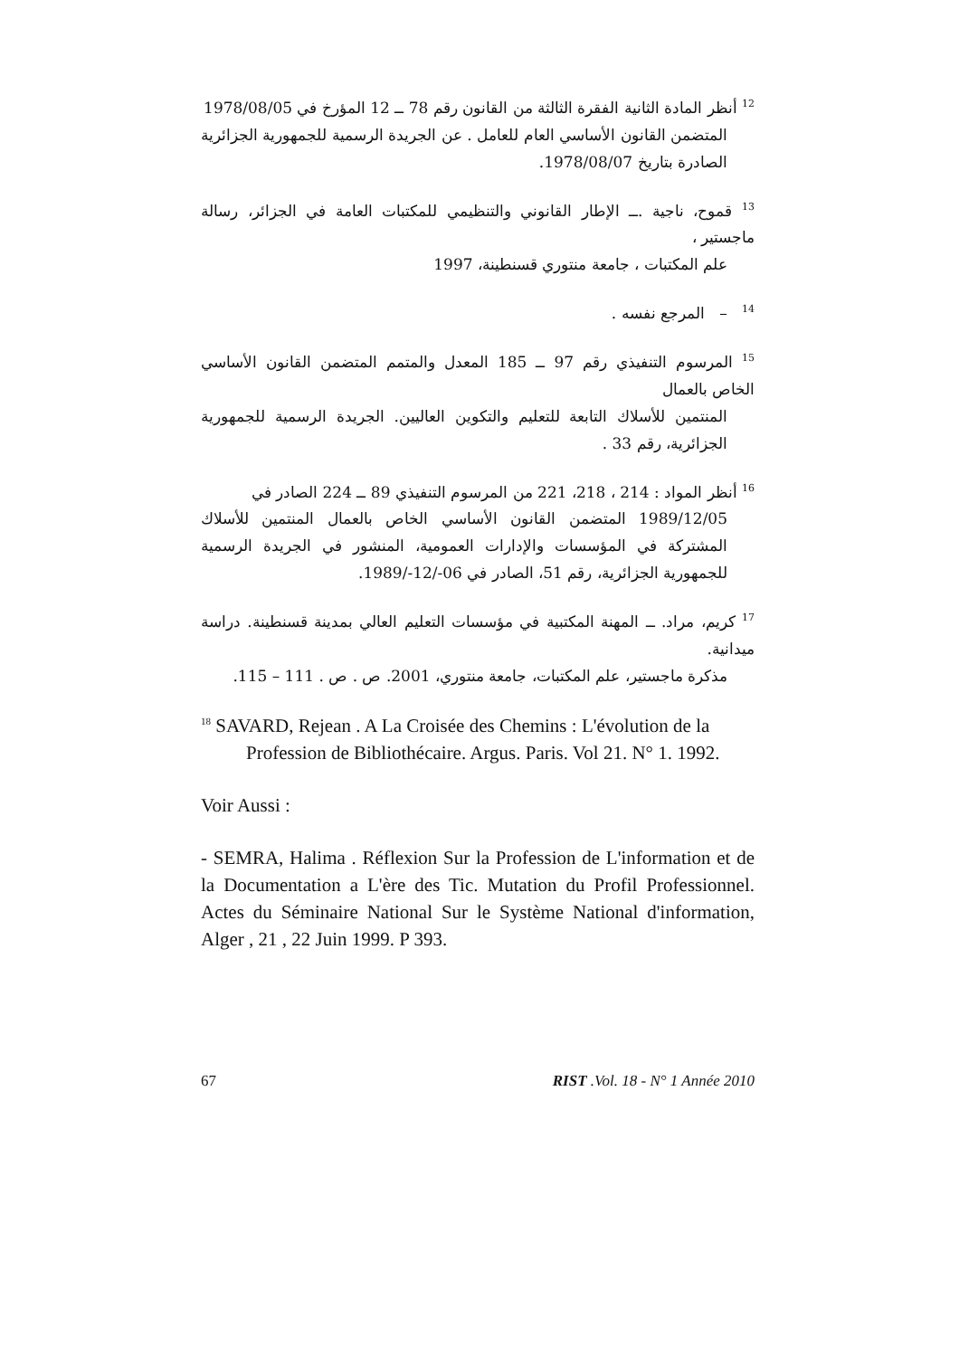<sup>12</sup> أنظر المادة الثانية الفقرة الثالثة من القانون رقم 78 ــ 12 المؤرخ في 1978/08/05
المتضمن القانون الأساسي العام للعامل . عن الجريدة الرسمية للجمهورية الجزائرية الصادرة بتاريخ 1978/08/07.
<sup>13</sup> قموح، ناجية .ــ الإطار القانوني والتنظيمي للمكتبات العامة في الجزائر، رسالة ماجستير ،
علم المكتبات ، جامعة منتوري قسنطينة، 1997
<sup>14</sup> – المرجع نفسه .
<sup>15</sup> المرسوم التنفيذي رقم 97 ــ 185 المعدل والمتمم المتضمن القانون الأساسي الخاص بالعمال
المنتمين للأسلاك التابعة للتعليم والتكوين العاليين. الجريدة الرسمية للجمهورية الجزائرية، رقم 33 .
<sup>16</sup> أنظر المواد : 214 ، 218، 221 من المرسوم التنفيذي 89 ــ 224 الصادر في
1989/12/05 المتضمن القانون الأساسي الخاص بالعمال المنتمين للأسلاك المشتركة في المؤسسات والإدارات العمومية، المنشور في الجريدة الرسمية للجمهورية الجزائرية، رقم 51، الصادر في 06-/12-/1989.
<sup>17</sup> كريم، مراد. ــ المهنة المكتبية في مؤسسات التعليم العالي بمدينة قسنطينة. دراسة ميدانية.
مذكرة ماجستير، علم المكتبات، جامعة منتوري، 2001. ص . ص . 111 – 115.
<sup>18</sup> SAVARD, Rejean . A La Croisée des Chemins : L'évolution de la
Profession de Bibliothécaire. Argus. Paris. Vol 21. N° 1. 1992.
Voir Aussi :
- SEMRA, Halima . Réflexion Sur la Profession de L'information et de la Documentation a L'ère des Tic. Mutation du Profil Professionnel. Actes du Séminaire National Sur le Système National d'information, Alger , 21 , 22 Juin 1999. P 393.
67 RIST .Vol. 18 - N° 1 Année 2010